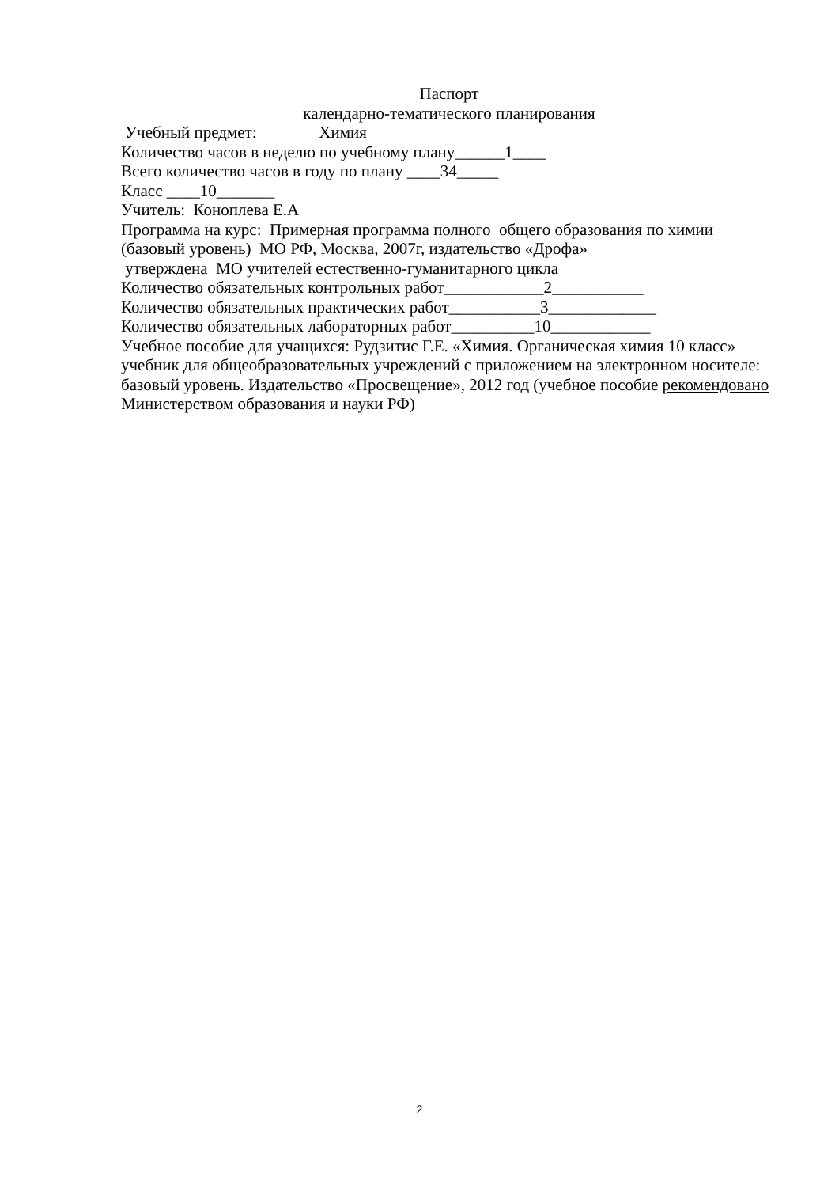Паспорт
календарно-тематического планирования
Учебный предмет: Химия
Количество часов в неделю по учебному плану______1____
Всего количество часов в году по плану ____34_____
Класс ____10_______
Учитель: Коноплева Е.А
Программа на курс: Примерная программа полного общего образования по химии (базовый уровень) МО РФ, Москва, 2007г, издательство «Дрофа»
утверждена МО учителей естественно-гуманитарного цикла
Количество обязательных контрольных работ____________2___________
Количество обязательных практических работ___________3_____________
Количество обязательных лабораторных работ__________10____________
Учебное пособие для учащихся: Рудзитис Г.Е. «Химия. Органическая химия 10 класс» учебник для общеобразовательных учреждений с приложением на электронном носителе: базовый уровень. Издательство «Просвещение», 2012 год (учебное пособие рекомендовано Министерством образования и науки РФ)
2